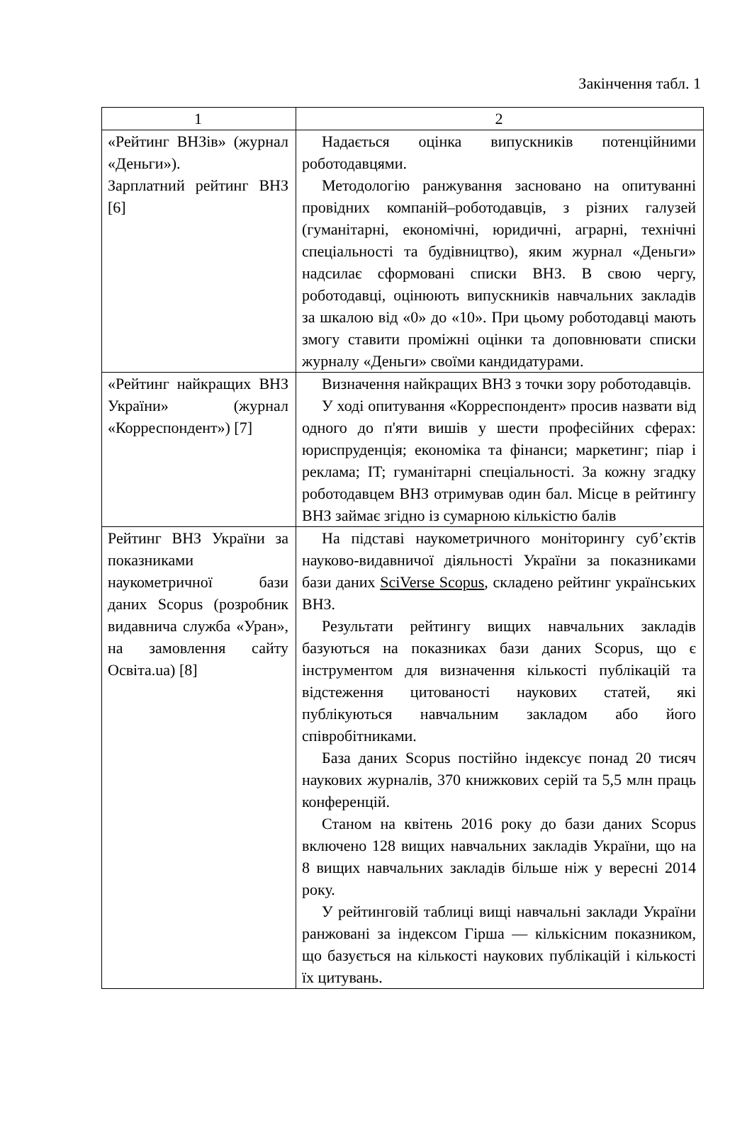Закінчення табл. 1
| 1 | 2 |
| --- | --- |
| «Рейтинг ВНЗів» (жур­нал «Деньги»). Зарплатний рейтинг ВНЗ [6] | Надається оцінка випускників потенційними роботодавцями. Методологію ранжування засновано на опитуванні провідних компаній–роботодавців, з різних галузей (гуманітарні, економічні, юридичні, аграрні, технічні спеціальності та будівництво), яким журнал «Деньги» надсилає сформовані списки ВНЗ. В свою чергу, роботодавці, оцінюють випускників навчальних закладів за шкалою від «0» до «10». При цьому роботодавці мають змогу ставити проміжні оцінки та доповнювати списки журналу «Деньги» своїми кандидатурами. |
| «Рейтинг найкращих ВНЗ України» (журнал «Корреспондент») [7] | Визначення найкращих ВНЗ з точки зору роботодавців. У ході опитування «Корреспондент» просив назвати від одного до п'яти вишів у шести професійних сферах: юриспруденція; економіка та фінанси; маркетинг; піар і реклама; IT; гуманітарні спеціальності. За кожну згадку роботодавцем ВНЗ отримував один бал. Місце в рейтингу ВНЗ займає згідно із сумарною кількістю балів |
| Рейтинг ВНЗ України за показниками наукометричної бази даних Scopus (розробник видавнича служба «Уран», на замовлення сайту Освіта.ua) [8] | На підставі наукометричного моніторингу суб’єктів науково-видавничої діяльності України за показниками бази даних SciVerse Scopus , складено рейтинг українських ВНЗ. Результати рейтингу вищих навчальних закладів базуються на показниках бази даних Scopus, що є інструментом для визначення кількості публікацій та відстеження цитованості наукових статей, які публікуються навчальним закладом або його співробітниками. База даних Scopus постійно індексує понад 20 тисяч наукових журналів, 370 книжкових серій та 5,5 млн праць конференцій. Станом на квітень 2016 року до бази даних Scopus включено 128 вищих навчальних закладів України, що на 8 вищих навчальних закладів більше ніж у вересні 2014 року. У рейтинговій таблиці вищі навчальні заклади України ранжовані за індексом Гірша — кількісним показником, що базується на кількості наукових публікацій і кількості їх цитувань. |